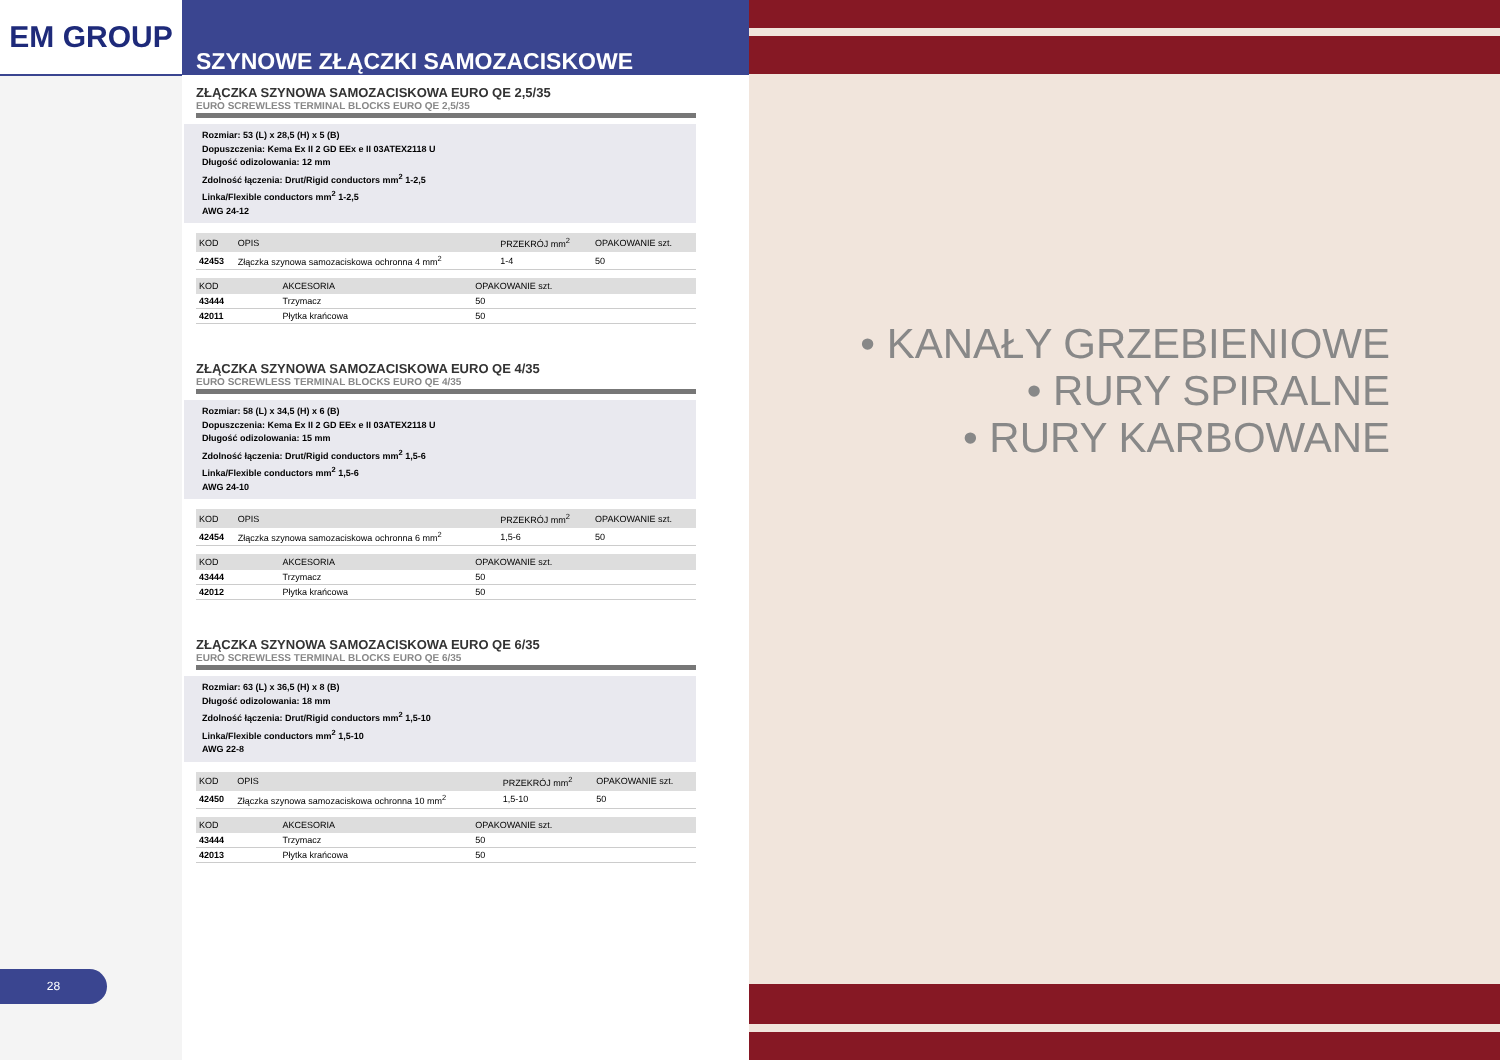EM GROUP
SZYNOWE ZŁĄCZKI SAMOZACISKOWE
ZŁĄCZKA SZYNOWA SAMOZACISKOWA EURO QE 2,5/35
EURO SCREWLESS TERMINAL BLOCKS EURO QE 2,5/35
Rozmiar: 53 (L) x 28,5 (H) x 5 (B)
Dopuszczenia: Kema Ex II 2 GD EEx e II 03ATEX2118 U
Długość odizolowania: 12 mm
Zdolność łączenia: Drut/Rigid conductors mm<sup>2</sup> 1-2,5
Linka/Flexible conductors mm<sup>2</sup> 1-2,5
AWG 24-12
| KOD | OPIS | PRZEKRÓJ mm<sup>2</sup> | OPAKOWANIE szt. |
| --- | --- | --- | --- |
| 42453 | Złączka szynowa samozaciskowa ochronna 4 mm<sup>2</sup> | 1-4 | 50 |
| KOD | AKCESORIA | OPAKOWANIE szt. |
| --- | --- | --- |
| 43444 | Trzymacz | 50 |
| 42011 | Płytka krańcowa | 50 |
ZŁĄCZKA SZYNOWA SAMOZACISKOWA EURO QE 4/35
EURO SCREWLESS TERMINAL BLOCKS EURO QE 4/35
Rozmiar: 58 (L) x 34,5 (H) x 6 (B)
Dopuszczenia: Kema Ex II 2 GD EEx e II 03ATEX2118 U
Długość odizolowania: 15 mm
Zdolność łączenia: Drut/Rigid conductors mm<sup>2</sup> 1,5-6
Linka/Flexible conductors mm<sup>2</sup> 1,5-6
AWG 24-10
| KOD | OPIS | PRZEKRÓJ mm<sup>2</sup> | OPAKOWANIE szt. |
| --- | --- | --- | --- |
| 42454 | Złączka szynowa samozaciskowa ochronna 6 mm<sup>2</sup> | 1,5-6 | 50 |
| KOD | AKCESORIA | OPAKOWANIE szt. |
| --- | --- | --- |
| 43444 | Trzymacz | 50 |
| 42012 | Płytka krańcowa | 50 |
ZŁĄCZKA SZYNOWA SAMOZACISKOWA EURO QE 6/35
EURO SCREWLESS TERMINAL BLOCKS EURO QE 6/35
Rozmiar: 63 (L) x 36,5 (H) x 8 (B)
Długość odizolowania: 18 mm
Zdolność łączenia: Drut/Rigid conductors mm<sup>2</sup> 1,5-10
Linka/Flexible conductors mm<sup>2</sup> 1,5-10
AWG 22-8
| KOD | OPIS | PRZEKRÓJ mm<sup>2</sup> | OPAKOWANIE szt. |
| --- | --- | --- | --- |
| 42450 | Złączka szynowa samozaciskowa ochronna 10 mm<sup>2</sup> | 1,5-10 | 50 |
| KOD | AKCESORIA | OPAKOWANIE szt. |
| --- | --- | --- |
| 43444 | Trzymacz | 50 |
| 42013 | Płytka krańcowa | 50 |
28
• KANAŁY GRZEBIENIOWE
• RURY SPIRALNE
• RURY KARBOWANE